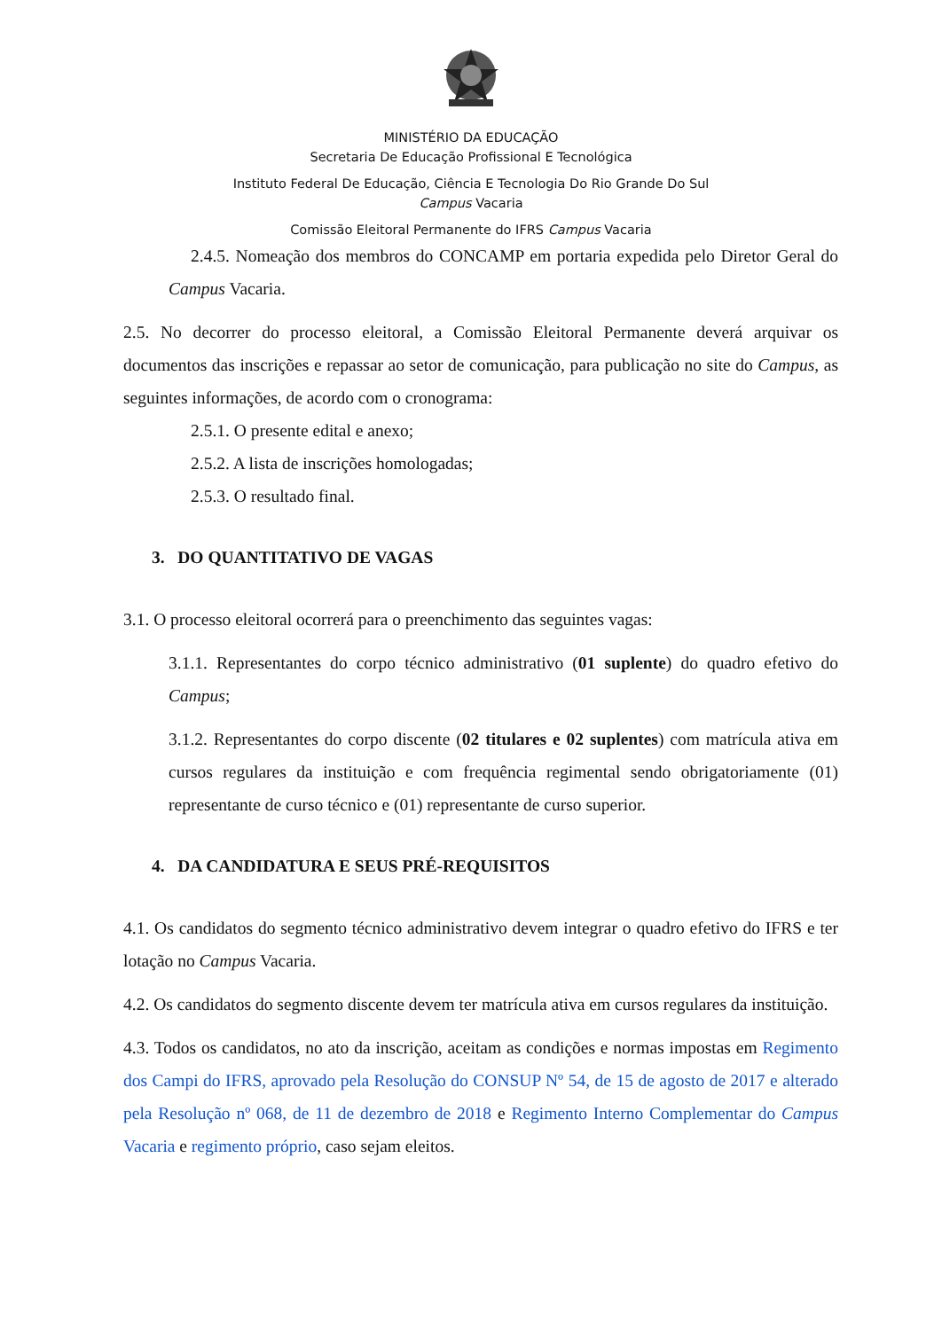MINISTÉRIO DA EDUCAÇÃO
Secretaria De Educação Profissional E Tecnológica
Instituto Federal De Educação, Ciência E Tecnologia Do Rio Grande Do Sul
Campus Vacaria
Comissão Eleitoral Permanente do IFRS Campus Vacaria
2.4.5. Nomeação dos membros do CONCAMP em portaria expedida pelo Diretor Geral do Campus Vacaria.
2.5. No decorrer do processo eleitoral, a Comissão Eleitoral Permanente deverá arquivar os documentos das inscrições e repassar ao setor de comunicação, para publicação no site do Campus, as seguintes informações, de acordo com o cronograma:
2.5.1. O presente edital e anexo;
2.5.2. A lista de inscrições homologadas;
2.5.3. O resultado final.
3. DO QUANTITATIVO DE VAGAS
3.1. O processo eleitoral ocorrerá para o preenchimento das seguintes vagas:
3.1.1. Representantes do corpo técnico administrativo (01 suplente) do quadro efetivo do Campus;
3.1.2. Representantes do corpo discente (02 titulares e 02 suplentes) com matrícula ativa em cursos regulares da instituição e com frequência regimental sendo obrigatoriamente (01) representante de curso técnico e (01) representante de curso superior.
4. DA CANDIDATURA E SEUS PRÉ-REQUISITOS
4.1. Os candidatos do segmento técnico administrativo devem integrar o quadro efetivo do IFRS e ter lotação no Campus Vacaria.
4.2. Os candidatos do segmento discente devem ter matrícula ativa em cursos regulares da instituição.
4.3. Todos os candidatos, no ato da inscrição, aceitam as condições e normas impostas em Regimento dos Campi do IFRS, aprovado pela Resolução do CONSUP Nº 54, de 15 de agosto de 2017 e alterado pela Resolução nº 068, de 11 de dezembro de 2018 e Regimento Interno Complementar do Campus Vacaria e regimento próprio, caso sejam eleitos.